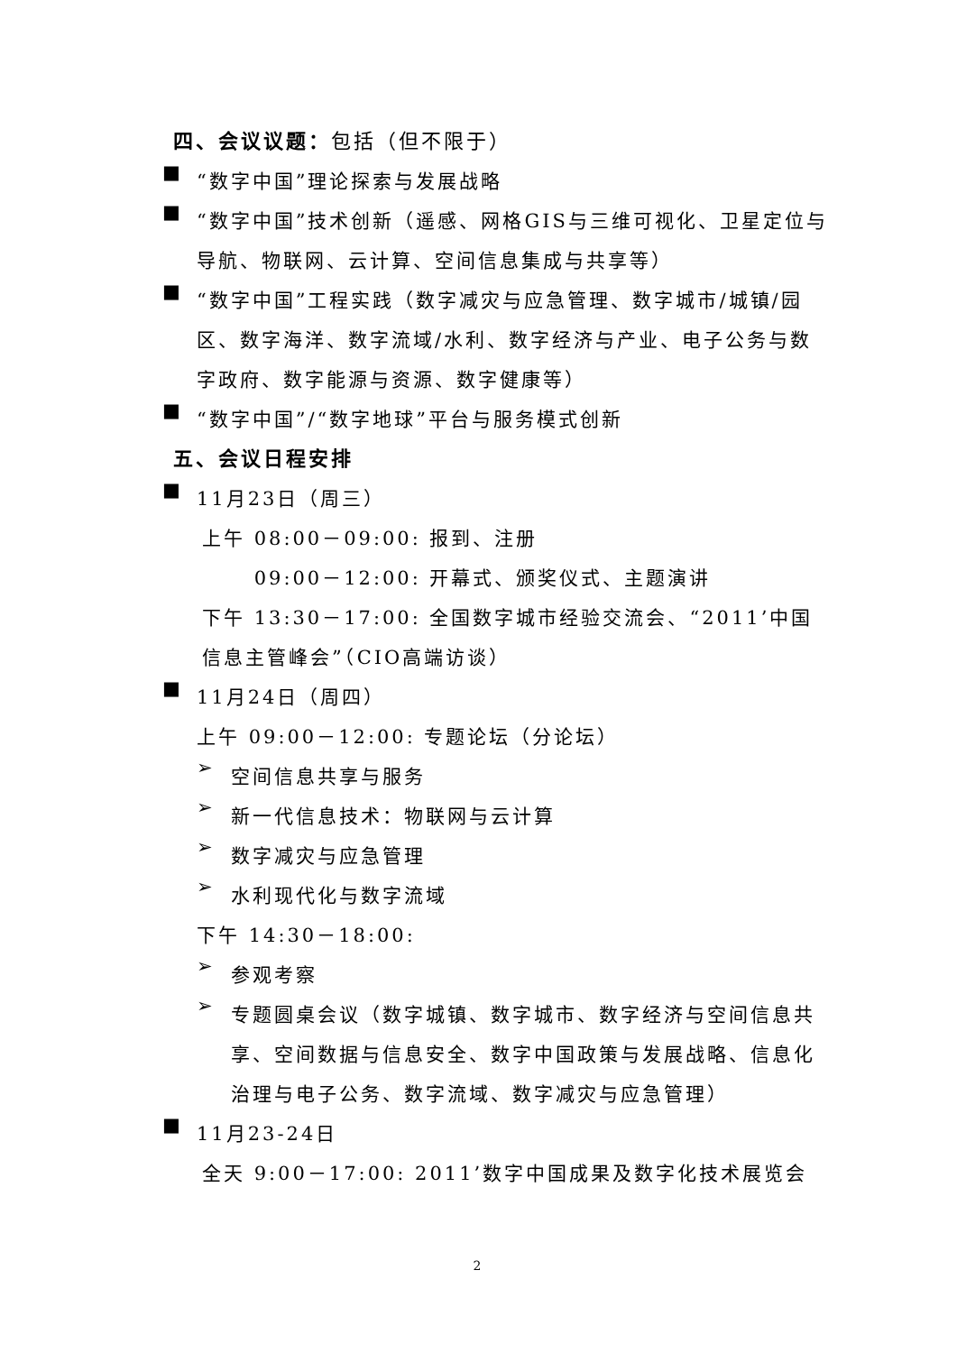四、会议议题：包括（但不限于）
■
“数字中国”理论探索与发展战略
■
“数字中国”技术创新（遥感、网格GIS与三维可视化、卫星定位与导航、物联网、云计算、空间信息集成与共享等）
■
“数字中国”工程实践（数字减灾与应急管理、数字城市/城镇/园区、数字海洋、数字流域/水利、数字经济与产业、电子公务与数字政府、数字能源与资源、数字健康等）
■
“数字中国”/“数字地球”平台与服务模式创新
五、会议日程安排
■
11月23日（周三）
上午 08:00－09:00: 报到、注册
　　 09:00－12:00: 开幕式、颁奖仪式、主题演讲
下午 13:30－17:00: 全国数字城市经验交流会、“2011’中国信息主管峰会”（CIO高端访谈）
■
11月24日（周四）
上午 09:00－12:00: 专题论坛（分论坛）
➢
空间信息共享与服务
➢
新一代信息技术：物联网与云计算
➢
数字减灾与应急管理
➢
水利现代化与数字流域
下午 14:30－18:00:
➢
参观考察
➢
专题圆桌会议（数字城镇、数字城市、数字经济与空间信息共享、空间数据与信息安全、数字中国政策与发展战略、信息化治理与电子公务、数字流域、数字减灾与应急管理）
■
11月23-24日
全天 9:00－17:00: 2011’数字中国成果及数字化技术展览会
2